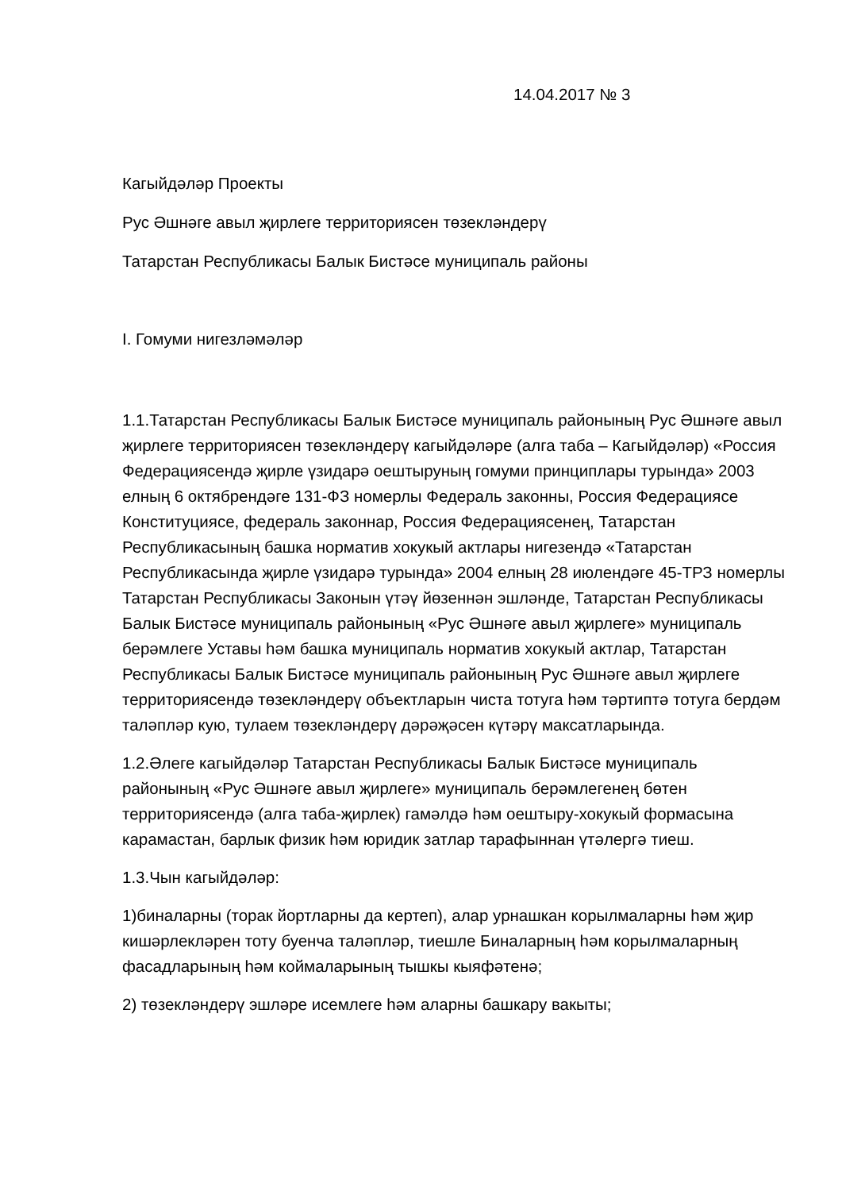14.04.2017 № 3
Кагыйдәләр Проекты
Рус Әшнәге авыл җирлеге территориясен төзекләндерү
Татарстан Республикасы Балык Бистәсе муниципаль районы
I. Гомуми нигезләмәләр
1.1.Татарстан Республикасы Балык Бистәсе муниципаль районының Рус Әшнәге авыл җирлеге территориясен төзекләндерү кагыйдәләре (алга таба – Кагыйдәләр) «Россия Федерациясендә җирле үзидарә оештыруның гомуми принциплары турында» 2003 елның 6 октябрендәге 131-ФЗ номерлы Федераль законны, Россия Федерациясе Конституциясе, федераль законнар, Россия Федерациясенең, Татарстан Республикасының башка норматив хокукый актлары нигезендә «Татарстан Республикасында җирле үзидарә турында» 2004 елның 28 июлендәге 45-ТРЗ номерлы Татарстан Республикасы Законын үтәү йөзеннән эшләнде, Татарстан Республикасы Балык Бистәсе муниципаль районының «Рус Әшнәге авыл җирлеге» муниципаль берәмлеге Уставы һәм башка муниципаль норматив хокукый актлар, Татарстан Республикасы Балык Бистәсе муниципаль районының Рус Әшнәге авыл җирлеге территориясендә төзекләндерү объектларын чиста тотуга һәм тәртиптә тотуга бердәм таләпләр кую, тулаем төзекләндерү дәрәҗәсен күтәрү максатларында.
1.2.Әлеге кагыйдәләр Татарстан Республикасы Балык Бистәсе муниципаль районының «Рус Әшнәге авыл җирлеге» муниципаль берәмлегенең бөтен территориясендә (алга таба-җирлек) гамәлдә һәм оештыру-хокукый формасына карамастан, барлык физик һәм юридик затлар тарафыннан үтәлергә тиеш.
1.3.Чын кагыйдәләр:
1)биналарны (торак йортларны да кертеп), алар урнашкан корылмаларны һәм җир кишәрлекләрен тоту буенча таләпләр, тиешле Биналарның һәм корылмаларның фасадларының һәм коймаларының тышкы кыяфәтенә;
2) төзекләндерү эшләре исемлеге һәм аларны башкару вакыты;